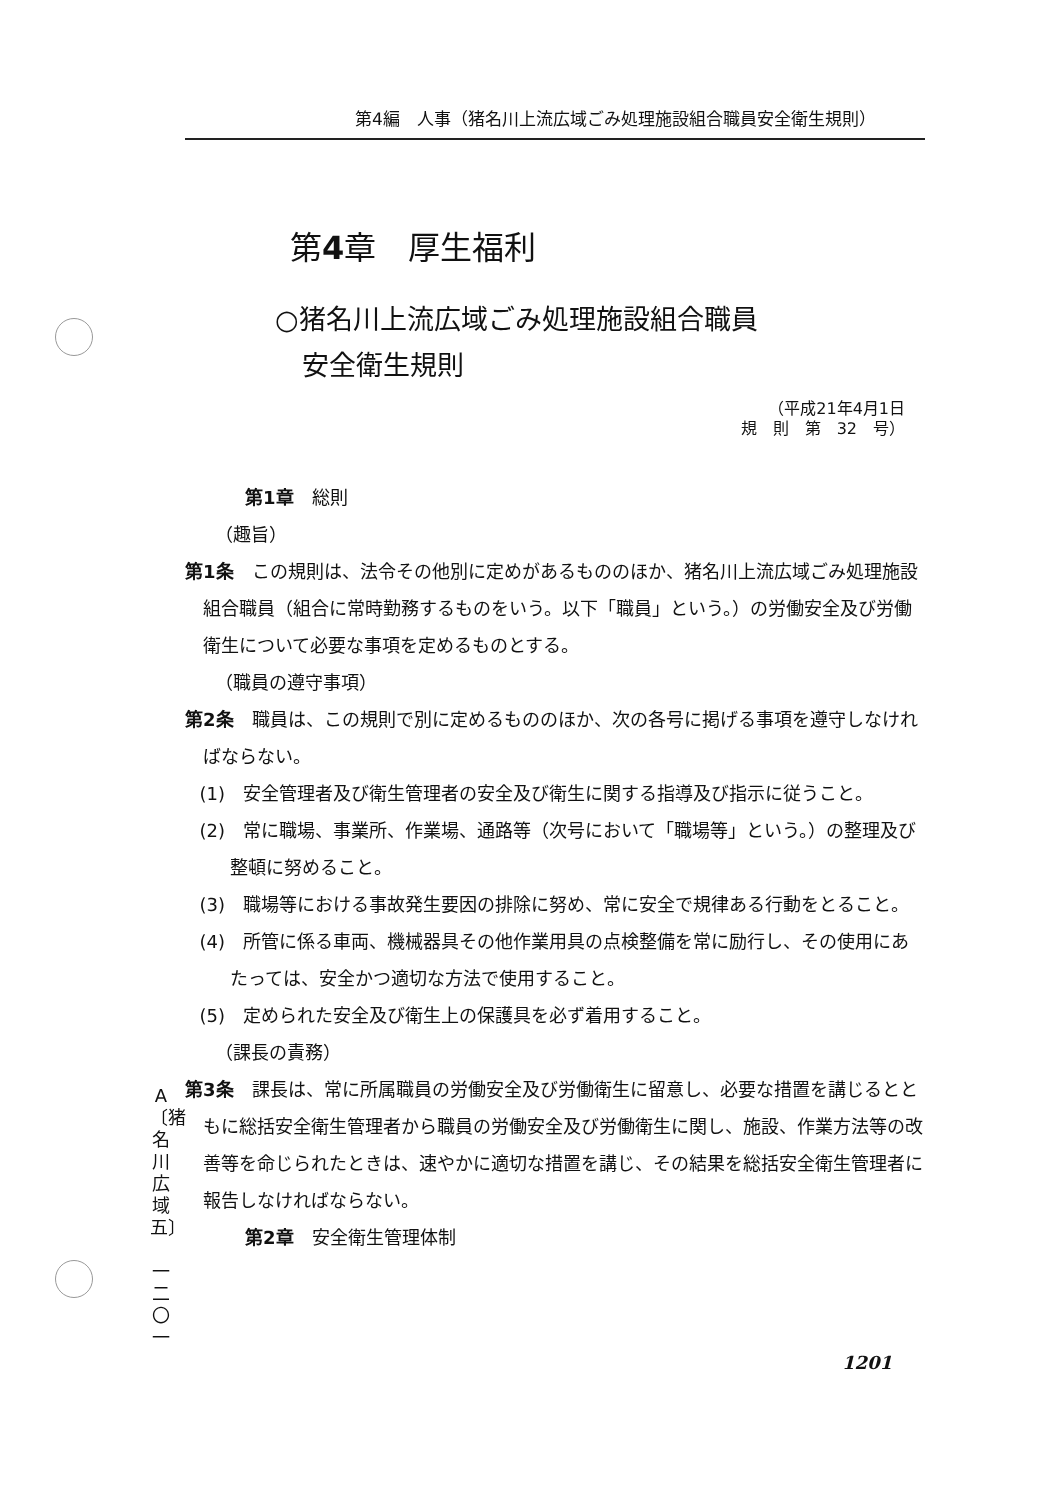第4編　人事（猪名川上流広域ごみ処理施設組合職員安全衛生規則）
第4章　厚生福利
○猪名川上流広域ごみ処理施設組合職員
　安全衛生規則
（平成21年4月1日
規　則　第　32　号）
第1章　総則
（趣旨）
第1条　この規則は、法令その他別に定めがあるもののほか、猪名川上流広域ごみ処理施設組合職員（組合に常時勤務するものをいう。以下「職員」という。）の労働安全及び労働衛生について必要な事項を定めるものとする。
（職員の遵守事項）
第2条　職員は、この規則で別に定めるもののほか、次の各号に掲げる事項を遵守しなければならない。
(1)　安全管理者及び衛生管理者の安全及び衛生に関する指導及び指示に従うこと。
(2)　常に職場、事業所、作業場、通路等（次号において「職場等」という。）の整理及び整頓に努めること。
(3)　職場等における事故発生要因の排除に努め、常に安全で規律ある行動をとること。
(4)　所管に係る車両、機械器具その他作業用具の点検整備を常に励行し、その使用にあたっては、安全かつ適切な方法で使用すること。
(5)　定められた安全及び衛生上の保護具を必ず着用すること。
（課長の責務）
第3条　課長は、常に所属職員の労働安全及び労働衛生に留意し、必要な措置を講じるとともに総括安全衛生管理者から職員の労働安全及び労働衛生に関し、施設、作業方法等の改善等を命じられたときは、速やかに適切な措置を講じ、その結果を総括安全衛生管理者に報告しなければならない。
第2章　安全衛生管理体制
A
〔猪名川広域五〕
一二〇一
1201